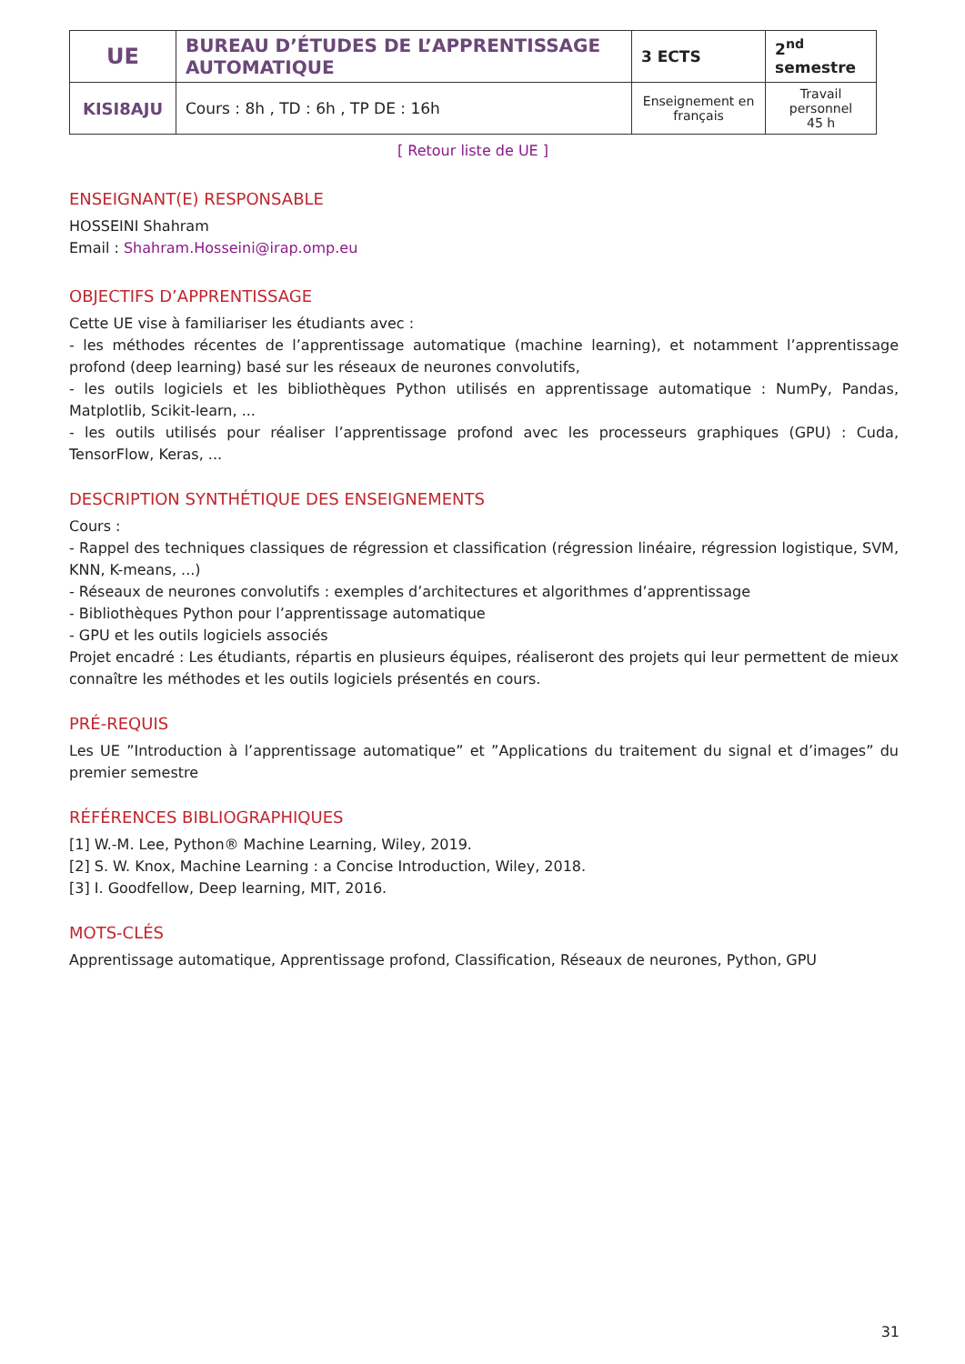| UE | BUREAU D’ÉTUDES DE L’APPRENTISSAGE AUTOMATIQUE | 3 ECTS | 2<sup>nd</sup> semestre |
| KISI8AJU | Cours : 8h , TD : 6h , TP DE : 16h | Enseignement en français | Travail personnel 45 h |
[ Retour liste de UE ]
ENSEIGNANT(E) RESPONSABLE
HOSSEINI Shahram
Email : Shahram.Hosseini@irap.omp.eu
OBJECTIFS D’APPRENTISSAGE
Cette UE vise à familiariser les étudiants avec :
- les méthodes récentes de l’apprentissage automatique (machine learning), et notamment l’apprentissage profond (deep learning) basé sur les réseaux de neurones convolutifs,
- les outils logiciels et les bibliothèques Python utilisés en apprentissage automatique : NumPy, Pandas, Matplotlib, Scikit-learn, ...
- les outils utilisés pour réaliser l’apprentissage profond avec les processeurs graphiques (GPU) : Cuda, TensorFlow, Keras, ...
DESCRIPTION SYNTHÉTIQUE DES ENSEIGNEMENTS
Cours :
- Rappel des techniques classiques de régression et classification (régression linéaire, régression logistique, SVM, KNN, K-means, ...)
- Réseaux de neurones convolutifs : exemples d’architectures et algorithmes d’apprentissage
- Bibliothèques Python pour l’apprentissage automatique
- GPU et les outils logiciels associés
Projet encadré : Les étudiants, répartis en plusieurs équipes, réaliseront des projets qui leur permettent de mieux connaître les méthodes et les outils logiciels présentés en cours.
PRÉ-REQUIS
Les UE ”Introduction à l’apprentissage automatique” et ”Applications du traitement du signal et d’images” du premier semestre
RÉFÉRENCES BIBLIOGRAPHIQUES
[1] W.-M. Lee, Python® Machine Learning, Wiley, 2019.
[2] S. W. Knox, Machine Learning : a Concise Introduction, Wiley, 2018.
[3] I. Goodfellow, Deep learning, MIT, 2016.
MOTS-CLÉS
Apprentissage automatique, Apprentissage profond, Classification, Réseaux de neurones, Python, GPU
31